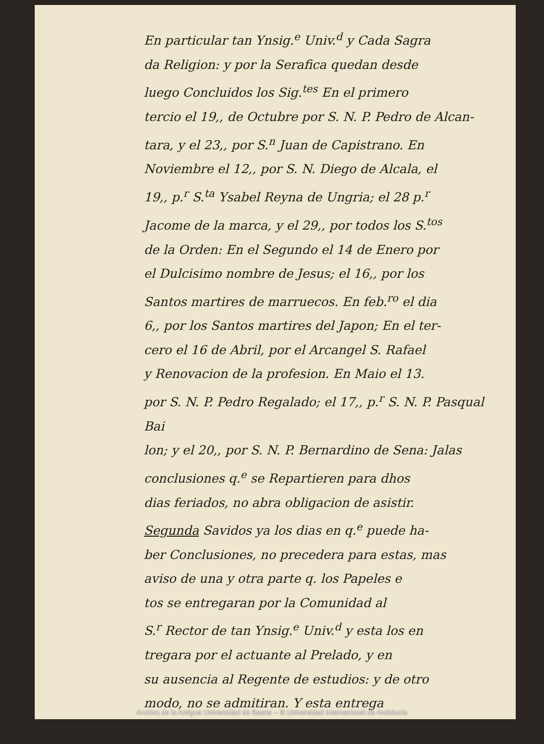En particular tan Ynsig.<sup>e</sup> Univ.<sup>d</sup> y Cada Sagra
da Religion: y por la Serafica quedan desde
luego Concluidos los Sig.<sup>tes</sup> En el primero
tercio el 19,, de Octubre por S. N. P. Pedro de Alcan-
tara, y el 23,, por S.<sup>n</sup> Juan de Capistrano. En
Noviembre el 12,, por S. N. Diego de Alcala, el
19,, p.<sup>r</sup> S.<sup>ta</sup> Ysabel Reyna de Ungria; el 28 p.<sup>r</sup>
Jacome de la marca, y el 29,, por todos los S.<sup>tos</sup>
de la Orden: En el Segundo el 14 de Enero por
el Dulcisimo nombre de Jesus; el 16,, por los
Santos martires de marruecos. En feb.<sup>ro</sup> el dia
6,, por los Santos martires del Japon; En el ter-
cero el 16 de Abril, por el Arcangel S. Rafael
y Renovacion de la profesion. En Maio el 13.
por S. N. P. Pedro Regalado; el 17,, p.<sup>r</sup> S. N. P. Pasqual Bai
lon; y el 20,, por S. N. P. Bernardino de Sena: Jalas
conclusiones q.<sup>e</sup> se Repartieren para dhos
dias feriados, no abra obligacion de asistir.
Segunda Savidos ya los dias en q.<sup>e</sup> puede ha-
ber Conclusiones, no precedera para estas, mas
aviso de una y otra parte q. los Papeles e
tos se entregaran por la Comunidad al
S.<sup>r</sup> Rector de tan Ynsig.<sup>e</sup> Univ.<sup>d</sup> y esta los en
tregara por el actuante al Prelado, y en
su ausencia al Regente de estudios: y de otro
modo, no se admitiran. Y esta entrega
Archivo de la Antigua Universidad de Baeza -- © Universidad Internacional de Andalucía